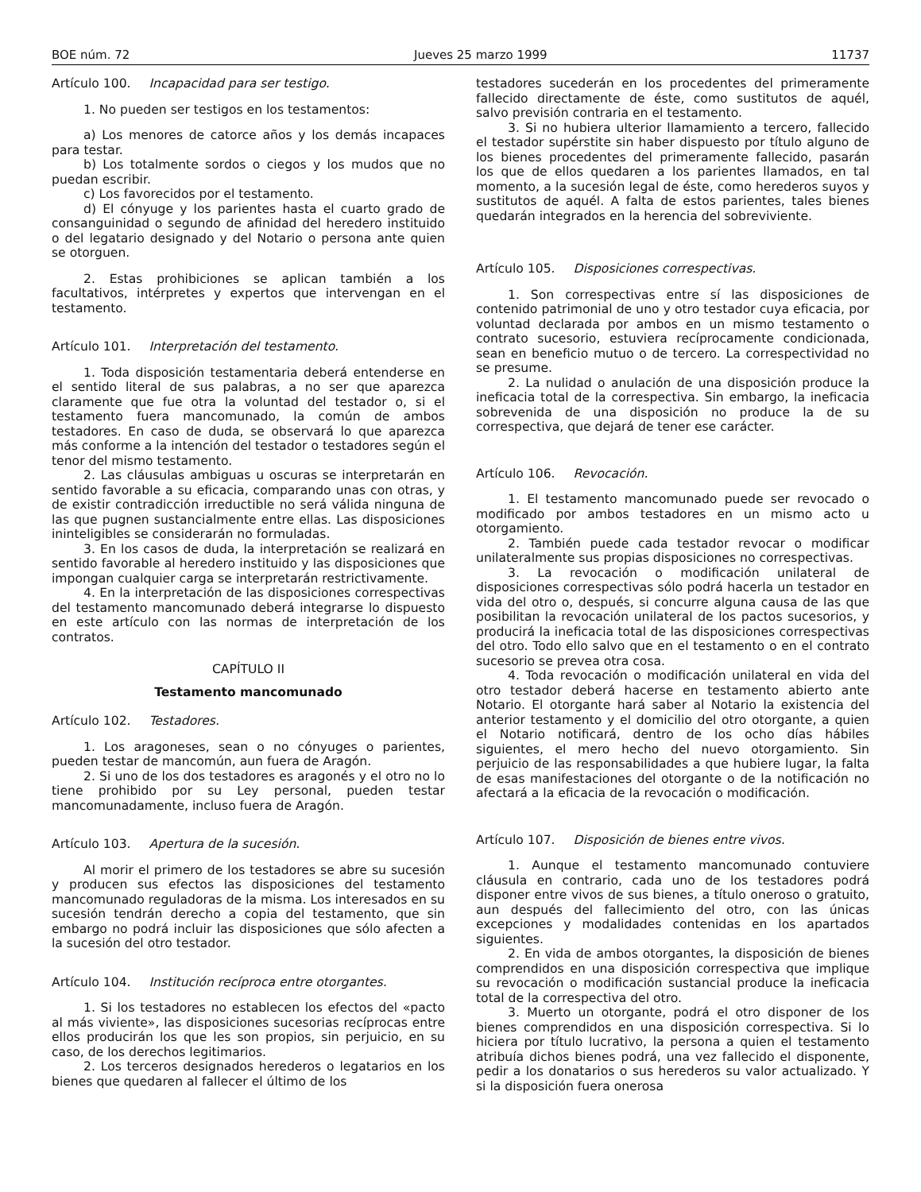BOE núm. 72 Jueves 25 marzo 1999 11737
Artículo 100. Incapacidad para ser testigo.
1. No pueden ser testigos en los testamentos:
a) Los menores de catorce años y los demás incapaces para testar.
b) Los totalmente sordos o ciegos y los mudos que no puedan escribir.
c) Los favorecidos por el testamento.
d) El cónyuge y los parientes hasta el cuarto grado de consanguinidad o segundo de afinidad del heredero instituido o del legatario designado y del Notario o persona ante quien se otorguen.
2. Estas prohibiciones se aplican también a los facultativos, intérpretes y expertos que intervengan en el testamento.
Artículo 101. Interpretación del testamento.
1. Toda disposición testamentaria deberá entenderse en el sentido literal de sus palabras, a no ser que aparezca claramente que fue otra la voluntad del testador o, si el testamento fuera mancomunado, la común de ambos testadores. En caso de duda, se observará lo que aparezca más conforme a la intención del testador o testadores según el tenor del mismo testamento.
2. Las cláusulas ambiguas u oscuras se interpretarán en sentido favorable a su eficacia, comparando unas con otras, y de existir contradicción irreductible no será válida ninguna de las que pugnen sustancialmente entre ellas. Las disposiciones ininteligibles se considerarán no formuladas.
3. En los casos de duda, la interpretación se realizará en sentido favorable al heredero instituido y las disposiciones que impongan cualquier carga se interpretarán restrictivamente.
4. En la interpretación de las disposiciones correspectivas del testamento mancomunado deberá integrarse lo dispuesto en este artículo con las normas de interpretación de los contratos.
CAPÍTULO II
Testamento mancomunado
Artículo 102. Testadores.
1. Los aragoneses, sean o no cónyuges o parientes, pueden testar de mancomún, aun fuera de Aragón.
2. Si uno de los dos testadores es aragonés y el otro no lo tiene prohibido por su Ley personal, pueden testar mancomunadamente, incluso fuera de Aragón.
Artículo 103. Apertura de la sucesión.
Al morir el primero de los testadores se abre su sucesión y producen sus efectos las disposiciones del testamento mancomunado reguladoras de la misma. Los interesados en su sucesión tendrán derecho a copia del testamento, que sin embargo no podrá incluir las disposiciones que sólo afecten a la sucesión del otro testador.
Artículo 104. Institución recíproca entre otorgantes.
1. Si los testadores no establecen los efectos del «pacto al más viviente», las disposiciones sucesorias recíprocas entre ellos producirán los que les son propios, sin perjuicio, en su caso, de los derechos legitimarios.
2. Los terceros designados herederos o legatarios en los bienes que quedaren al fallecer el último de los
testadores sucederán en los procedentes del primeramente fallecido directamente de éste, como sustitutos de aquél, salvo previsión contraria en el testamento.
3. Si no hubiera ulterior llamamiento a tercero, fallecido el testador supérstite sin haber dispuesto por título alguno de los bienes procedentes del primeramente fallecido, pasarán los que de ellos quedaren a los parientes llamados, en tal momento, a la sucesión legal de éste, como herederos suyos y sustitutos de aquél. A falta de estos parientes, tales bienes quedarán integrados en la herencia del sobreviviente.
Artículo 105. Disposiciones correspectivas.
1. Son correspectivas entre sí las disposiciones de contenido patrimonial de uno y otro testador cuya eficacia, por voluntad declarada por ambos en un mismo testamento o contrato sucesorio, estuviera recíprocamente condicionada, sean en beneficio mutuo o de tercero. La correspectividad no se presume.
2. La nulidad o anulación de una disposición produce la ineficacia total de la correspectiva. Sin embargo, la ineficacia sobrevenida de una disposición no produce la de su correspectiva, que dejará de tener ese carácter.
Artículo 106. Revocación.
1. El testamento mancomunado puede ser revocado o modificado por ambos testadores en un mismo acto u otorgamiento.
2. También puede cada testador revocar o modificar unilateralmente sus propias disposiciones no correspectivas.
3. La revocación o modificación unilateral de disposiciones correspectivas sólo podrá hacerla un testador en vida del otro o, después, si concurre alguna causa de las que posibilitan la revocación unilateral de los pactos sucesorios, y producirá la ineficacia total de las disposiciones correspectivas del otro. Todo ello salvo que en el testamento o en el contrato sucesorio se prevea otra cosa.
4. Toda revocación o modificación unilateral en vida del otro testador deberá hacerse en testamento abierto ante Notario. El otorgante hará saber al Notario la existencia del anterior testamento y el domicilio del otro otorgante, a quien el Notario notificará, dentro de los ocho días hábiles siguientes, el mero hecho del nuevo otorgamiento. Sin perjuicio de las responsabilidades a que hubiere lugar, la falta de esas manifestaciones del otorgante o de la notificación no afectará a la eficacia de la revocación o modificación.
Artículo 107. Disposición de bienes entre vivos.
1. Aunque el testamento mancomunado contuviere cláusula en contrario, cada uno de los testadores podrá disponer entre vivos de sus bienes, a título oneroso o gratuito, aun después del fallecimiento del otro, con las únicas excepciones y modalidades contenidas en los apartados siguientes.
2. En vida de ambos otorgantes, la disposición de bienes comprendidos en una disposición correspectiva que implique su revocación o modificación sustancial produce la ineficacia total de la correspectiva del otro.
3. Muerto un otorgante, podrá el otro disponer de los bienes comprendidos en una disposición correspectiva. Si lo hiciera por título lucrativo, la persona a quien el testamento atribuía dichos bienes podrá, una vez fallecido el disponente, pedir a los donatarios o sus herederos su valor actualizado. Y si la disposición fuera onerosa